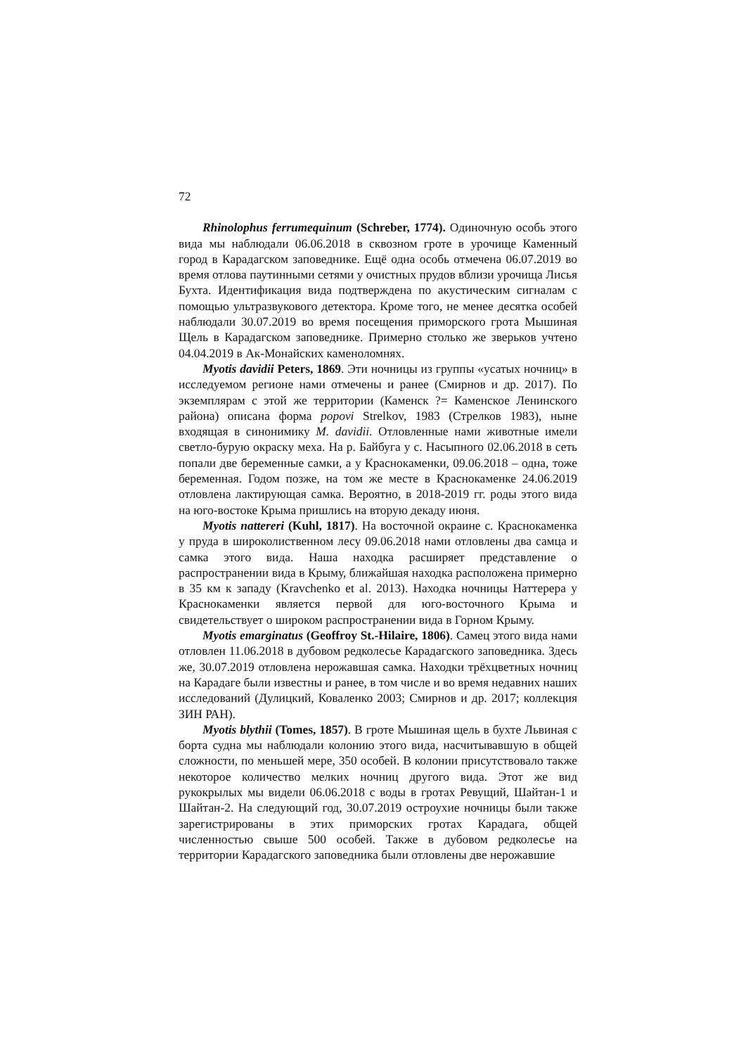72
Rhinolophus ferrumequinum (Schreber, 1774). Одиночную особь этого вида мы наблюдали 06.06.2018 в сквозном гроте в урочище Каменный город в Карадагском заповеднике. Ещё одна особь отмечена 06.07.2019 во время отлова паутинными сетями у очистных прудов вблизи урочища Лисья Бухта. Идентификация вида подтверждена по акустическим сигналам с помощью ультразвукового детектора. Кроме того, не менее десятка особей наблюдали 30.07.2019 во время посещения приморского грота Мышиная Щель в Карадагском заповеднике. Примерно столько же зверьков учтено 04.04.2019 в Ак-Монайских каменоломнях.
Myotis davidii Peters, 1869. Эти ночницы из группы «усатых ночниц» в исследуемом регионе нами отмечены и ранее (Смирнов и др. 2017). По экземплярам с этой же территории (Каменск ?= Каменское Ленинского района) описана форма popovi Strelkov, 1983 (Стрелков 1983), ныне входящая в синонимику M. davidii. Отловленные нами животные имели светло-бурую окраску меха. На р. Байбуга у с. Насыпного 02.06.2018 в сеть попали две беременные самки, а у Краснокаменки, 09.06.2018 – одна, тоже беременная. Годом позже, на том же месте в Краснокаменке 24.06.2019 отловлена лактирующая самка. Вероятно, в 2018-2019 гг. роды этого вида на юго-востоке Крыма пришлись на вторую декаду июня.
Myotis nattereri (Kuhl, 1817). На восточной окраине с. Краснокаменка у пруда в широколиственном лесу 09.06.2018 нами отловлены два самца и самка этого вида. Наша находка расширяет представление о распространении вида в Крыму, ближайшая находка расположена примерно в 35 км к западу (Kravchenko et al. 2013). Находка ночницы Наттерера у Краснокаменки является первой для юго-восточного Крыма и свидетельствует о широком распространении вида в Горном Крыму.
Myotis emarginatus (Geoffroy St.-Hilaire, 1806). Самец этого вида нами отловлен 11.06.2018 в дубовом редколесье Карадагского заповедника. Здесь же, 30.07.2019 отловлена нерожавшая самка. Находки трёхцветных ночниц на Карадаге были известны и ранее, в том числе и во время недавних наших исследований (Дулицкий, Коваленко 2003; Смирнов и др. 2017; коллекция ЗИН РАН).
Myotis blythii (Tomes, 1857). В гроте Мышиная щель в бухте Львиная с борта судна мы наблюдали колонию этого вида, насчитывавшую в общей сложности, по меньшей мере, 350 особей. В колонии присутствовало также некоторое количество мелких ночниц другого вида. Этот же вид рукокрылых мы видели 06.06.2018 с воды в гротах Ревущий, Шайтан-1 и Шайтан-2. На следующий год, 30.07.2019 остроухие ночницы были также зарегистрированы в этих приморских гротах Карадага, общей численностью свыше 500 особей. Также в дубовом редколесье на территории Карадагского заповедника были отловлены две нерожавшие